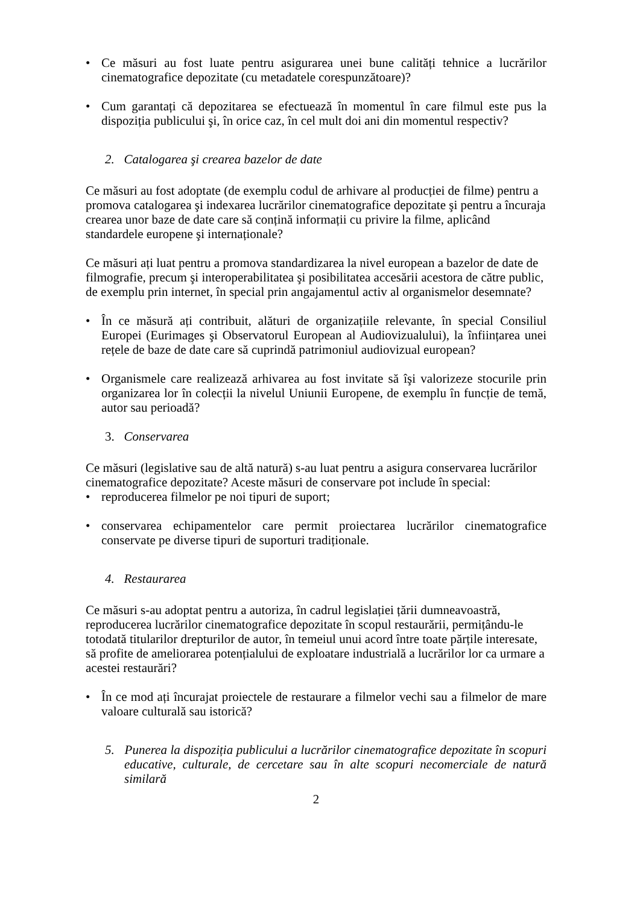• Ce măsuri au fost luate pentru asigurarea unei bune calități tehnice a lucrărilor cinematografice depozitate (cu metadatele corespunzătoare)?
• Cum garantați că depozitarea se efectuează în momentul în care filmul este pus la dispoziția publicului şi, în orice caz, în cel mult doi ani din momentul respectiv?
2. Catalogarea şi crearea bazelor de date
Ce măsuri au fost adoptate (de exemplu codul de arhivare al producției de filme) pentru a promova catalogarea şi indexarea lucrărilor cinematografice depozitate şi pentru a încuraja crearea unor baze de date care să conțină informații cu privire la filme, aplicând standardele europene şi internaționale?
Ce măsuri ați luat pentru a promova standardizarea la nivel european a bazelor de date de filmografie, precum şi interoperabilitatea şi posibilitatea accesării acestora de către public, de exemplu prin internet, în special prin angajamentul activ al organismelor desemnate?
• În ce măsură ați contribuit, alături de organizațiile relevante, în special Consiliul Europei (Eurimages şi Observatorul European al Audiovizualului), la înființarea unei rețele de baze de date care să cuprindă patrimoniul audiovizual european?
• Organismele care realizează arhivarea au fost invitate să îşi valorizeze stocurile prin organizarea lor în colecții la nivelul Uniunii Europene, de exemplu în funcție de temă, autor sau perioadă?
3. Conservarea
Ce măsuri (legislative sau de altă natură) s-au luat pentru a asigura conservarea lucrărilor cinematografice depozitate? Aceste măsuri de conservare pot include în special:
• reproducerea filmelor pe noi tipuri de suport;
• conservarea echipamentelor care permit proiectarea lucrărilor cinematografice conservate pe diverse tipuri de suporturi tradiționale.
4. Restaurarea
Ce măsuri s-au adoptat pentru a autoriza, în cadrul legislației țării dumneavoastră, reproducerea lucrărilor cinematografice depozitate în scopul restaurării, permițându-le totodată titularilor drepturilor de autor, în temeiul unui acord între toate părțile interesate, să profite de ameliorarea potențialului de exploatare industrială a lucrărilor lor ca urmare a acestei restaurări?
• În ce mod ați încurajat proiectele de restaurare a filmelor vechi sau a filmelor de mare valoare culturală sau istorică?
5. Punerea la dispoziția publicului a lucrărilor cinematografice depozitate în scopuri educative, culturale, de cercetare sau în alte scopuri necomerciale de natură similară
2